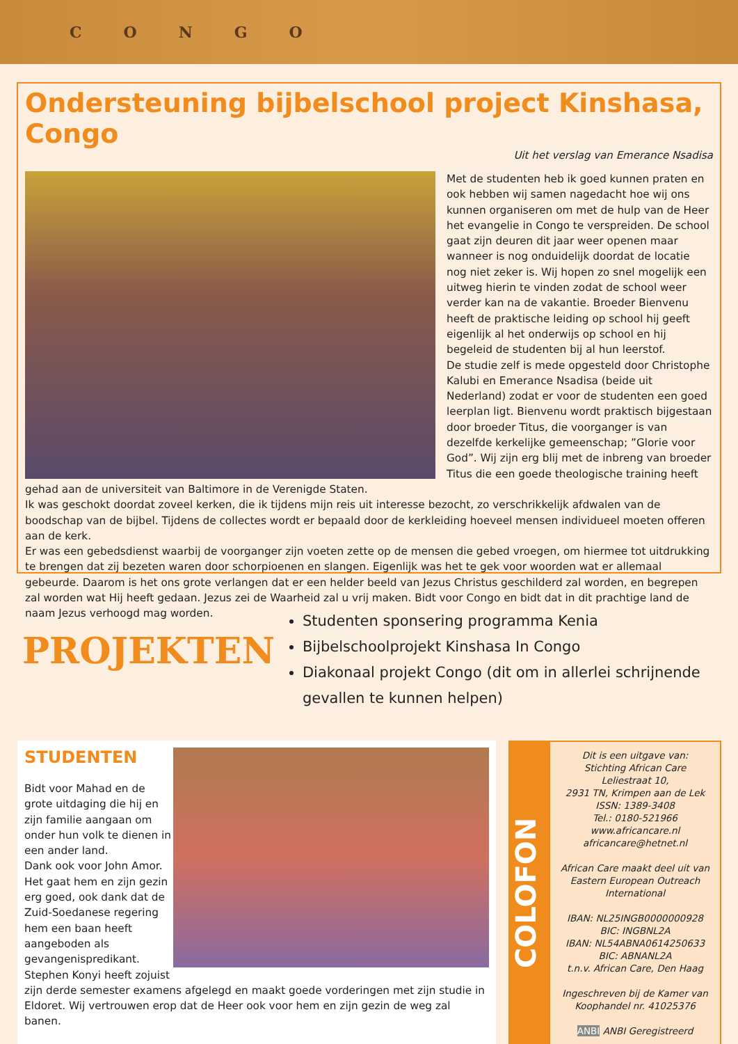CONGO
Ondersteuning bijbelschool project Kinshasa, Congo
Uit het verslag van Emerance Nsadisa
Met de studenten heb ik goed kunnen praten en ook hebben wij samen nagedacht hoe wij ons kunnen organiseren om met de hulp van de Heer het evangelie in Congo te verspreiden. De school gaat zijn deuren dit jaar weer openen maar wanneer is nog onduidelijk doordat de locatie nog niet zeker is. Wij hopen zo snel mogelijk een uitweg hierin te vinden zodat de school weer verder kan na de vakantie. Broeder Bienvenu heeft de praktische leiding op school hij geeft eigenlijk al het onderwijs op school en hij begeleid de studenten bij al hun leerstof.
De studie zelf is mede opgesteld door Christophe Kalubi en Emerance Nsadisa (beide uit Nederland) zodat er voor de studenten een goed leerplan ligt. Bienvenu wordt praktisch bijgestaan door broeder Titus, die voorganger is van dezelfde kerkelijke gemeenschap; ”Glorie voor God”. Wij zijn erg blij met de inbreng van broeder Titus die een goede theologische training heeft gehad aan de universiteit van Baltimore in de Verenigde Staten.
Ik was geschokt doordat zoveel kerken, die ik tijdens mijn reis uit interesse bezocht, zo verschrikkelijk afdwalen van de boodschap van de bijbel. Tijdens de collectes wordt er bepaald door de kerkleiding hoeveel mensen individueel moeten offeren aan de kerk.
Er was een gebedsdienst waarbij de voorganger zijn voeten zette op de mensen die gebed vroegen, om hiermee tot uitdrukking te brengen dat zij bezeten waren door schorpioenen en slangen. Eigenlijk was het te gek voor woorden wat er allemaal gebeurde. Daarom is het ons grote verlangen dat er een helder beeld van Jezus Christus geschilderd zal worden, en begrepen zal worden wat Hij heeft gedaan. Jezus zei de Waarheid zal u vrij maken. Bidt voor Congo en bidt dat in dit prachtige land de naam Jezus verhoogd mag worden.
PROJEKTEN
Studenten sponsering programma Kenia
Bijbelschoolprojekt Kinshasa In Congo
Diakonaal projekt Congo (dit om in allerlei schrijnende gevallen te kunnen helpen)
STUDENTEN
Bidt voor Mahad en de grote uitdaging die hij en zijn familie aangaan om onder hun volk te dienen in een ander land.
Dank ook voor John Amor. Het gaat hem en zijn gezin erg goed, ook dank dat de Zuid-Soedanese regering hem een baan heeft aangeboden als gevangenispredikant.
Stephen Konyi heeft zojuist zijn derde semester examens afgelegd en maakt goede vorderingen met zijn studie in Eldoret. Wij vertrouwen erop dat de Heer ook voor hem en zijn gezin de weg zal banen.
COLOFON
Dit is een uitgave van:
Stichting African Care
Leliestraat 10,
2931 TN, Krimpen aan de Lek
ISSN: 1389-3408
Tel.: 0180-521966
www.africancare.nl
africancare@hetnet.nl
African Care maakt deel uit van Eastern European Outreach International
IBAN: NL25INGB0000000928
BIC: INGBNL2A
IBAN: NL54ABNA0614250633
BIC: ABNANL2A
t.n.v. African Care, Den Haag
Ingeschreven bij de Kamer van Koophandel nr. 41025376
ANBI ANBI Geregistreerd